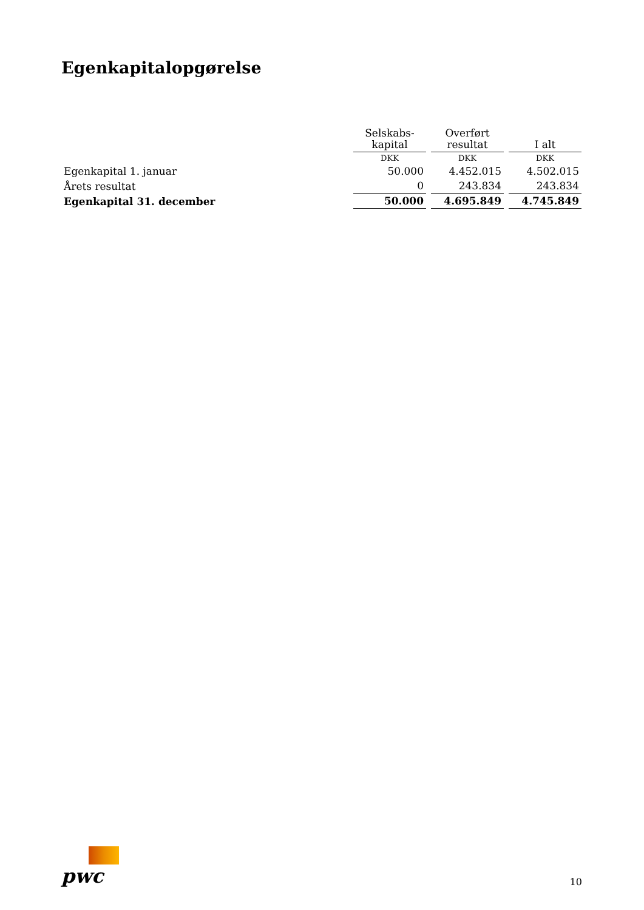Egenkapitalopgørelse
| | Selskabs- kapital | Overført resultat | I alt |
| --- | --- | --- | --- |
| | DKK | DKK | DKK |
| Egenkapital 1. januar | 50.000 | 4.452.015 | 4.502.015 |
| Årets resultat | 0 | 243.834 | 243.834 |
| Egenkapital 31. december | 50.000 | 4.695.849 | 4.745.849 |
pwc
10